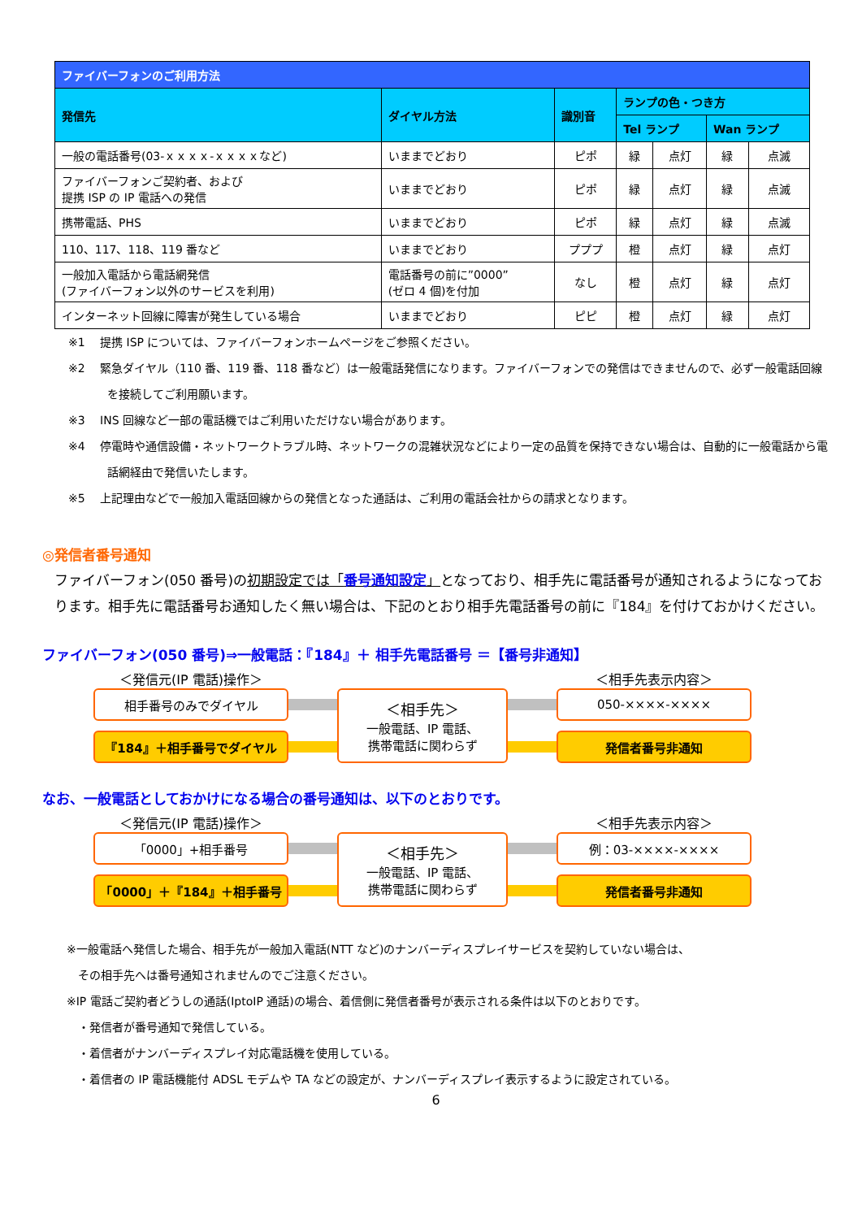| ファイバーフォンのご利用方法 | | | | | | |
| --- | --- | --- | --- | --- | --- | --- |
| 発信先 | ダイヤル方法 | 識別音 | ランプの色・つき方 | | | |
| | | | Tel ランプ | | Wan ランプ | |
| 一般の電話番号(03-ｘｘｘｘ-ｘｘｘｘなど) | いままでどおり | ピポ | 緑 | 点灯 | 緑 | 点滅 |
| ファイバーフォンご契約者、および 提携 ISP の IP 電話への発信 | いままでどおり | ピポ | 緑 | 点灯 | 緑 | 点滅 |
| 携帯電話、PHS | いままでどおり | ピポ | 緑 | 点灯 | 緑 | 点滅 |
| 110、117、118、119 番など | いままでどおり | プププ | 橙 | 点灯 | 緑 | 点灯 |
| 一般加入電話から電話網発信 (ファイバーフォン以外のサービスを利用) | 電話番号の前に”0000” (ゼロ 4 個)を付加 | なし | 橙 | 点灯 | 緑 | 点灯 |
| インターネット回線に障害が発生している場合 | いままでどおり | ピピ | 橙 | 点灯 | 緑 | 点灯 |
※1　 提携 ISP については、ファイバーフォンホームページをご参照ください。
※2　 緊急ダイヤル（110 番、119 番、118 番など）は一般電話発信になります。ファイバーフォンでの発信はできませんので、必ず一般電話回線を接続してご利用願います。
※3　 INS 回線など一部の電話機ではご利用いただけない場合があります。
※4　 停電時や通信設備・ネットワークトラブル時、ネットワークの混雑状況などにより一定の品質を保持できない場合は、自動的に一般電話から電話網経由で発信いたします。
※5　 上記理由などで一般加入電話回線からの発信となった通話は、ご利用の電話会社からの請求となります。
◎発信者番号通知
ファイバーフォン(050 番号)の初期設定では「番号通知設定」となっており、相手先に電話番号が通知されるようになっております。相手先に電話番号お通知したく無い場合は、下記のとおり相手先電話番号の前に『184』を付けておかけください。
ファイバーフォン(050 番号)⇒一般電話：『184』＋ 相手先電話番号 ＝【番号非通知】
＜発信元(IP 電話)操作＞
＜相手先表示内容＞
相手番号のみでダイヤル
＜相手先＞
一般電話、IP 電話、
携帯電話に関わらず
050-××××-××××
『184』＋相手番号でダイヤル
発信者番号非通知
なお、一般電話としておかけになる場合の番号通知は、以下のとおりです。
＜発信元(IP 電話)操作＞
＜相手先表示内容＞
「0000」+相手番号
＜相手先＞
一般電話、IP 電話、
携帯電話に関わらず
例：03-××××-××××
「0000」＋『184』＋相手番号
発信者番号非通知
※一般電話へ発信した場合、相手先が一般加入電話(NTT など)のナンバーディスプレイサービスを契約していない場合は、
　その相手先へは番号通知されませんのでご注意ください。
※IP 電話ご契約者どうしの通話(IptoIP 通話)の場合、着信側に発信者番号が表示される条件は以下のとおりです。
　・発信者が番号通知で発信している。
　・着信者がナンバーディスプレイ対応電話機を使用している。
　・着信者の IP 電話機能付 ADSL モデムや TA などの設定が、ナンバーディスプレイ表示するように設定されている。
6